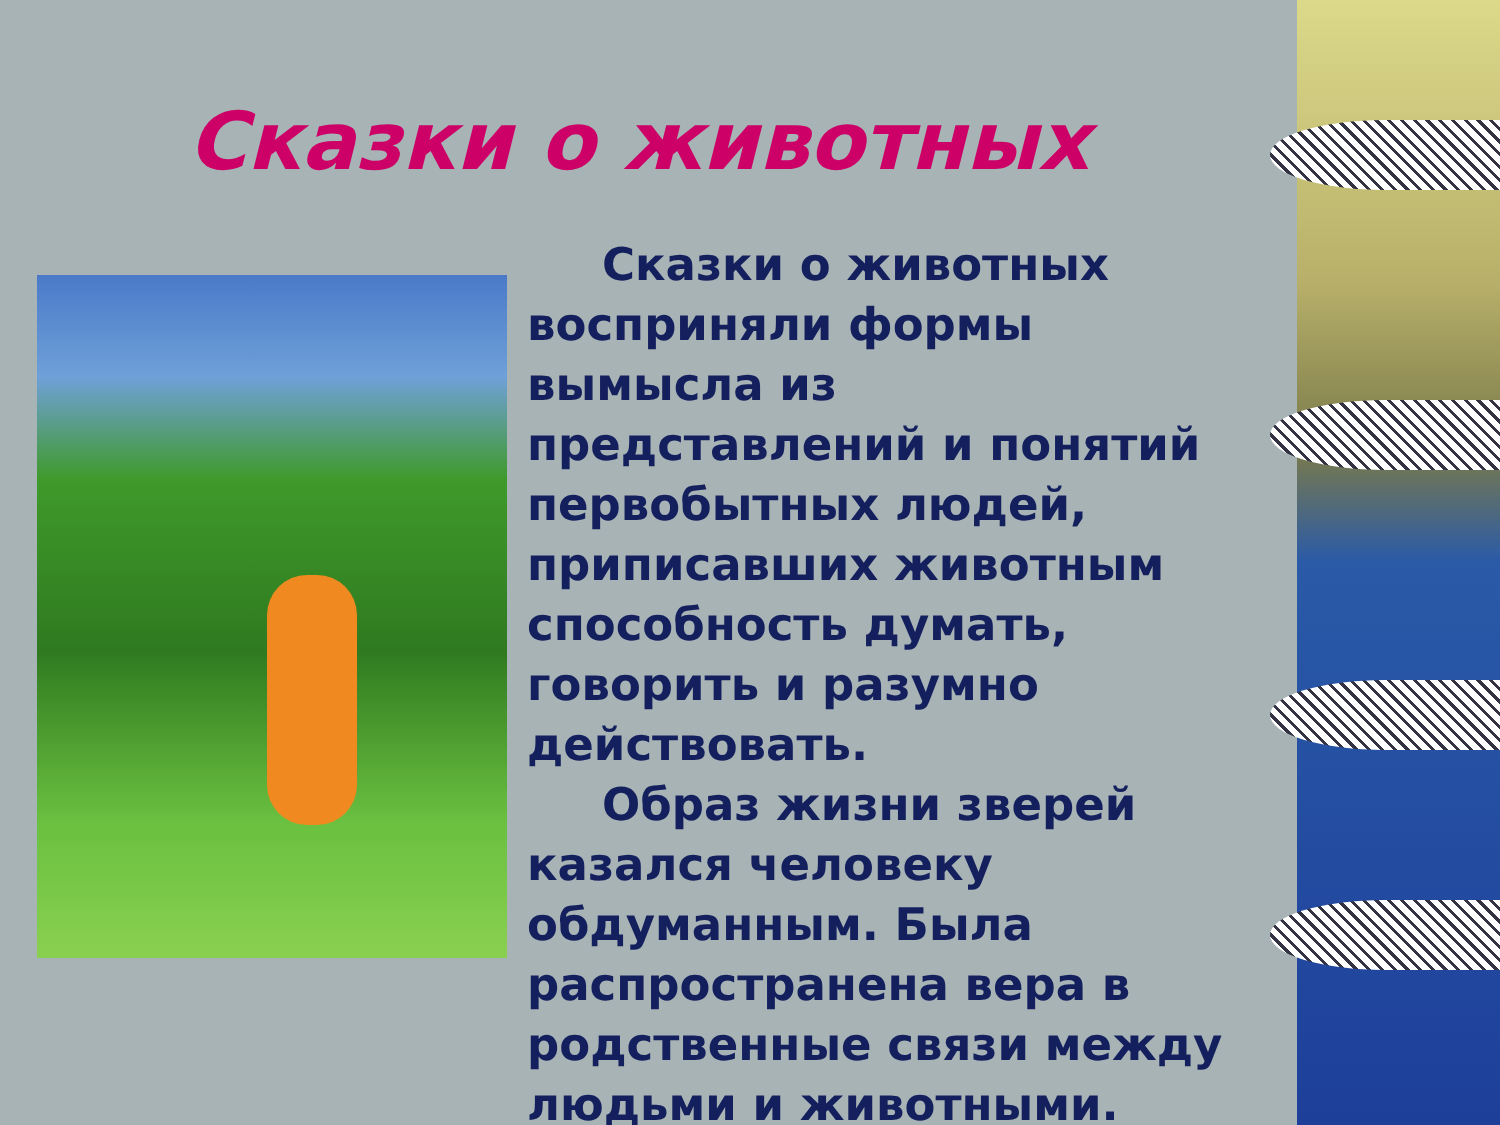Сказки о животных
Сказки о животных восприняли формы вымысла из представлений и понятий первобытных людей, приписавших животным способность думать, говорить и разумно действовать.
Образ жизни зверей казался человеку обдуманным. Была распространена вера в родственные связи между людьми и животными.